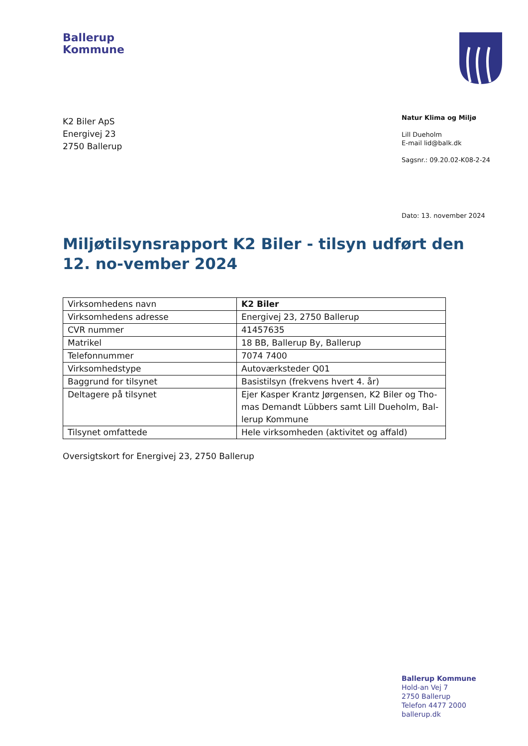Ballerup
Kommune
K2 Biler ApS
Energivej 23
2750 Ballerup
Natur Klima og Miljø
Lill Dueholm
E-mail lid@balk.dk
Sagsnr.: 09.20.02-K08-2-24
Dato: 13. november 2024
Miljøtilsynsrapport K2 Biler - tilsyn udført den 12. no-vember 2024
| Virksomhedens navn | K2 Biler |
| Virksomhedens adresse | Energivej 23, 2750 Ballerup |
| CVR nummer | 41457635 |
| Matrikel | 18 BB, Ballerup By, Ballerup |
| Telefonnummer | 7074 7400 |
| Virksomhedstype | Autoværksteder Q01 |
| Baggrund for tilsynet | Basistilsyn (frekvens hvert 4. år) |
| Deltagere på tilsynet | Ejer Kasper Krantz Jørgensen, K2 Biler og Tho-mas Demandt Lübbers samt Lill Dueholm, Bal-lerup Kommune |
| Tilsynet omfattede | Hele virksomheden (aktivitet og affald) |
Oversigtskort for Energivej 23, 2750 Ballerup
Ballerup Kommune
Hold-an Vej 7
2750 Ballerup
Telefon 4477 2000
ballerup.dk